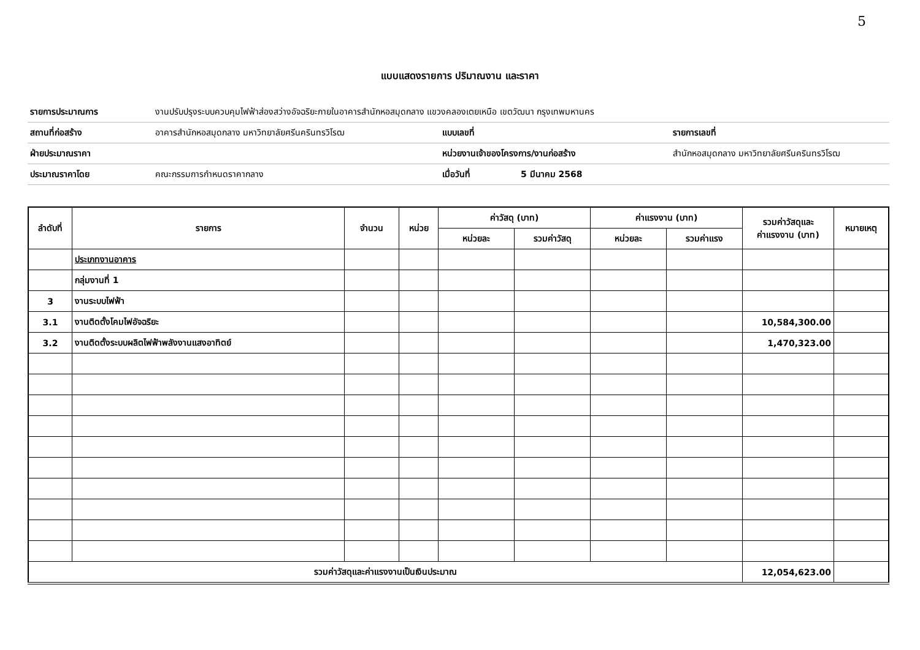5
แบบแสดงรายการ ปริมาณงาน และราคา
| รายการประมาณการ | งานปรับปรุงระบบควบคุมไฟฟ้าส่องสว่างอัจฉริยะภายในอาคารสำนักหอสมุดกลาง แขวงคลองเตยเหนือ เขตวัฒนา กรุงเทพมหานคร | | | |
| สถานที่ก่อสร้าง | อาคารสำนักหอสมุดกลาง มหาวิทยาลัยศรีนครินทรวิโรฒ | แบบเลขที่ | | รายการเลขที่ |
| ฝ่ายประมาณราคา | | หน่วยงานเจ้าของโครงการ/งานก่อสร้าง | | สำนักหอสมุดกลาง มหาวิทยาลัยศรีนครินทรวิโรฒ |
| ประมาณราคาโดย | คณะกรรมการกำหนดราคากลาง | เมื่อวันที่ | 5 มีนาคม 2568 | |
| ลำดับที่ | รายการ | จำนวน | หน่วย | ค่าวัสดุ (บาท) | | ค่าแรงงาน (บาท) | | รวมค่าวัสดุและ ค่าแรงงาน (บาท) | หมายเหตุ |
| --- | --- | --- | --- | --- | --- | --- | --- | --- | --- |
| | | | | หน่วยละ | รวมค่าวัสดุ | หน่วยละ | รวมค่าแรง | | |
| | ประเภทงานอาคาร | | | | | | | | |
| | กลุ่มงานที่ 1 | | | | | | | | |
| 3 | งานระบบไฟฟ้า | | | | | | | | |
| 3.1 | งานติดตั้งโคมไฟอัจฉริยะ | | | | | | | 10,584,300.00 | |
| 3.2 | งานติดตั้งระบบผลิตไฟฟ้าพลังงานแสงอาทิตย์ | | | | | | | 1,470,323.00 | |
| รวมค่าวัสดุและค่าแรงงานเป็นเงินประมาณ | | | | | | | | 12,054,623.00 | |